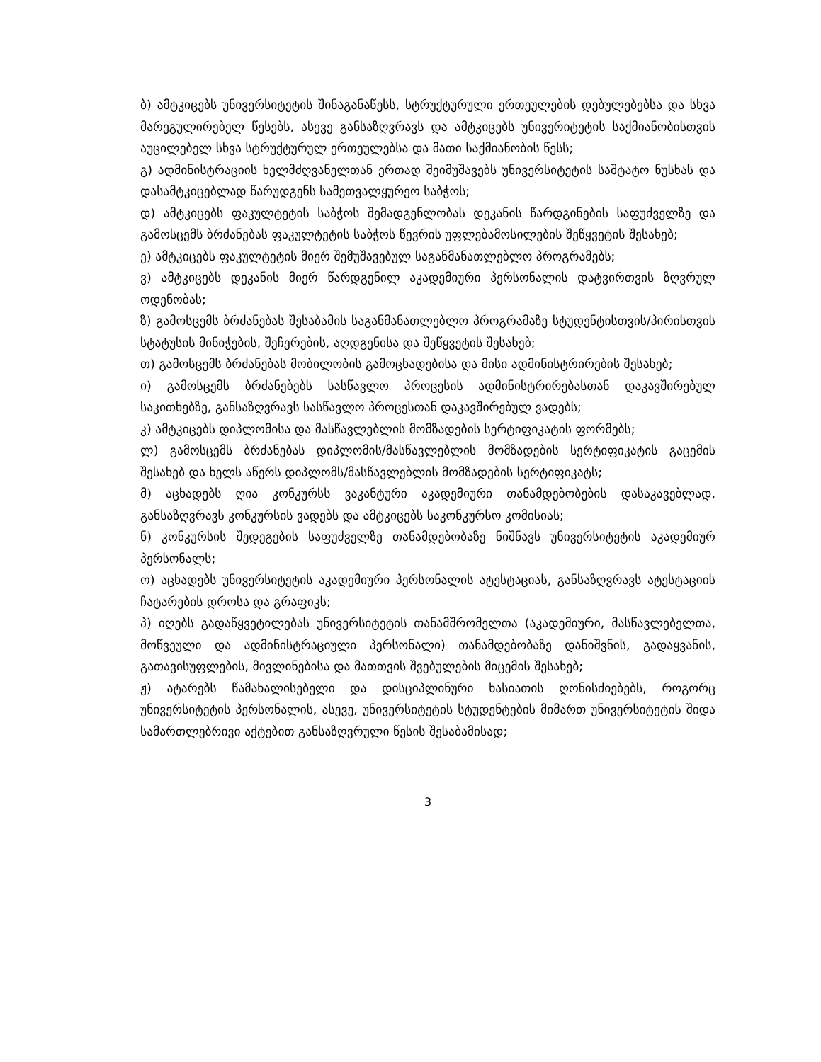ბ) ამტკიცებს უნივერსიტეტის შინაგანაწესს, სტრუქტურული ერთეულების დებულებებსა და სხვა მარეგულირებელ წესებს, ასევე განსაზღვრავს და ამტკიცებს უნივერიტეტის საქმიანობისთვის აუცილებელ სხვა სტრუქტურულ ერთეულებსა და მათი საქმიანობის წესს;
გ) ადმინისტრაციის ხელმძღვანელთან ერთად შეიმუშავებს უნივერსიტეტის საშტატო ნუსხას და დასამტკიცებლად წარუდგენს სამეთვალყურეო საბჭოს;
დ) ამტკიცებს ფაკულტეტის საბჭოს შემადგენლობას დეკანის წარდგინების საფუძველზე და გამოსცემს ბრძანებას ფაკულტეტის საბჭოს წევრის უფლებამოსილების შეწყვეტის შესახებ;
ე) ამტკიცებს ფაკულტეტის მიერ შემუშავებულ საგანმანათლებლო პროგრამებს;
ვ) ამტკიცებს დეკანის მიერ წარდგენილ აკადემიური პერსონალის დატვირთვის ზღვრულ ოდენობას;
ზ) გამოსცემს ბრძანებას შესაბამის საგანმანათლებლო პროგრამაზე სტუდენტისთვის/პირისთვის სტატუსის მინიჭების, შეჩერების, აღდგენისა და შეწყვეტის შესახებ;
თ) გამოსცემს ბრძანებას მობილობის გამოცხადებისა და მისი ადმინისტრირების შესახებ;
ი) გამოსცემს ბრძანებებს სასწავლო პროცესის ადმინისტრირებასთან დაკავშირებულ საკითხებზე, განსაზღვრავს სასწავლო პროცესთან დაკავშირებულ ვადებს;
კ) ამტკიცებს დიპლომისა და მასწავლებლის მომზადების სერტიფიკატის ფორმებს;
ლ) გამოსცემს ბრძანებას დიპლომის/მასწავლებლის მომზადების სერტიფიკატის გაცემის შესახებ და ხელს აწერს დიპლომს/მასწავლებლის მომზადების სერტიფიკატს;
მ) აცხადებს ღია კონკურსს ვაკანტური აკადემიური თანამდებობების დასაკავებლად, განსაზღვრავს კონკურსის ვადებს და ამტკიცებს საკონკურსო კომისიას;
ნ) კონკურსის შედეგების საფუძველზე თანამდებობაზე ნიშნავს უნივერსიტეტის აკადემიურ პერსონალს;
ო) აცხადებს უნივერსიტეტის აკადემიური პერსონალის ატესტაციას, განსაზღვრავს ატესტაციის ჩატარების დროსა და გრაფიკს;
პ) იღებს გადაწყვეტილებას უნივერსიტეტის თანამშრომელთა (აკადემიური, მასწავლებელთა, მოწვეული და ადმინისტრაციული პერსონალი) თანამდებობაზე დანიშვნის, გადაყვანის, გათავისუფლების, მივლინებისა და მათთვის შვებულების მიცემის შესახებ;
ჟ) ატარებს წამახალისებელი და დისციპლინური ხასიათის ღონისძიებებს, როგორც უნივერსიტეტის პერსონალის, ასევე, უნივერსიტეტის სტუდენტების მიმართ უნივერსიტეტის შიდა სამართლებრივი აქტებით განსაზღვრული წესის შესაბამისად;
3